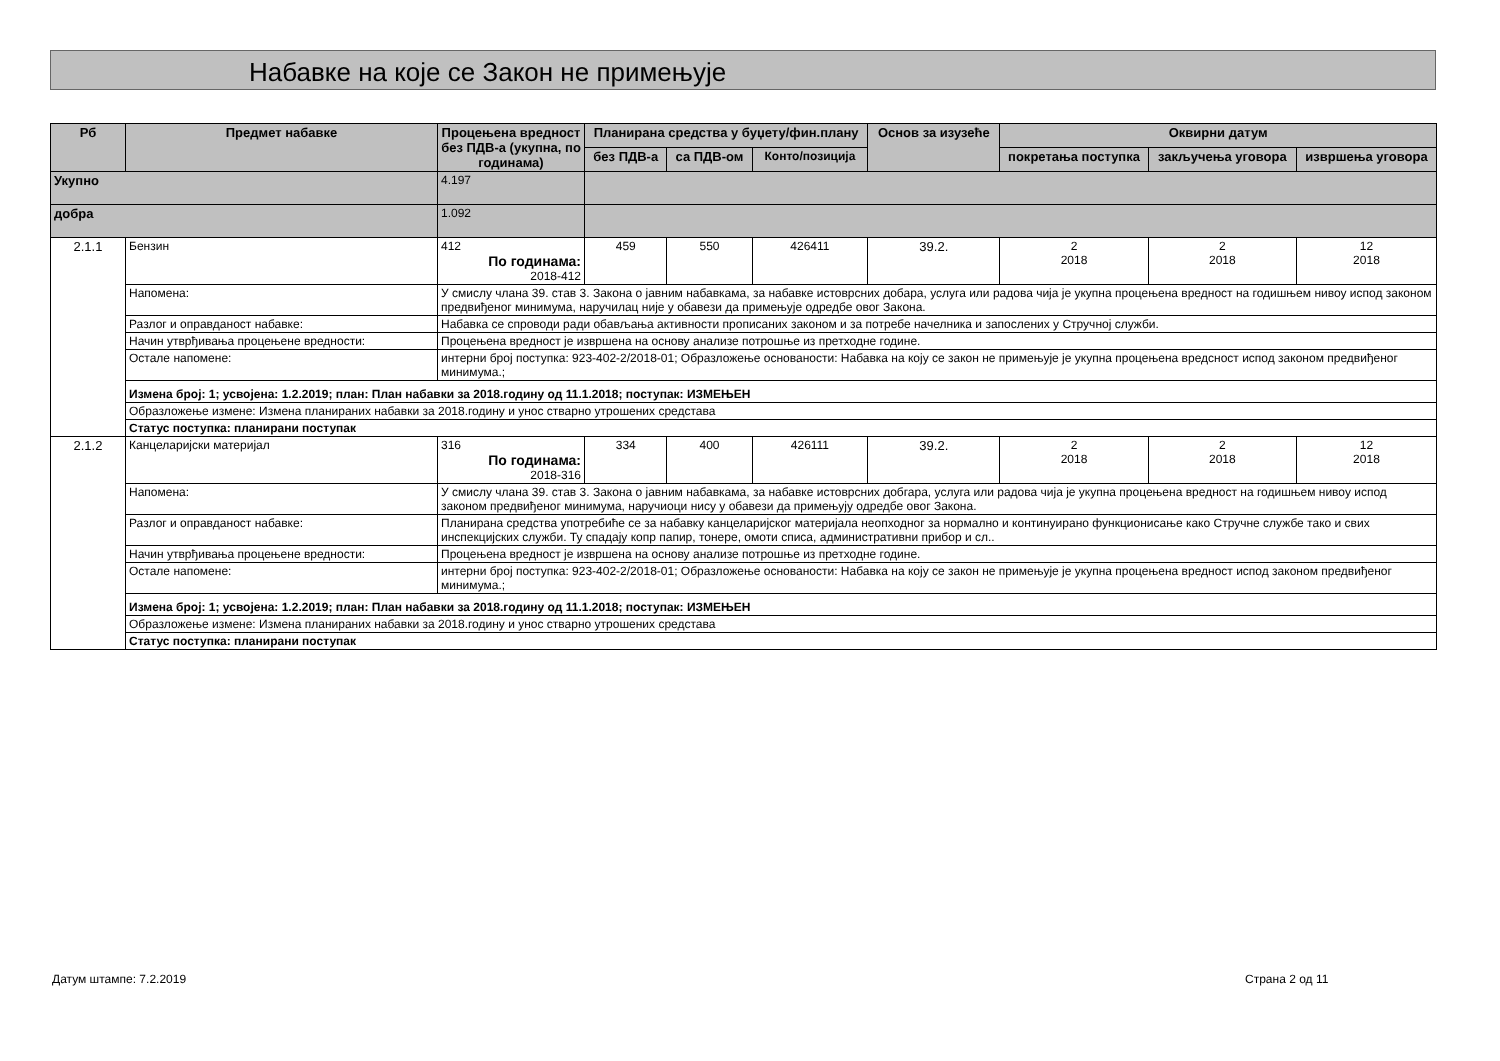Набавке на које се Закон не примењује
| Рб | Предмет набавке | Процењена вредност без ПДВ-а (укупна, по годинама) | Планирана средства у буџету/фин.плану | | | Основ за изузеће | Оквирни датум | | |
| --- | --- | --- | --- | --- | --- | --- | --- | --- | --- |
| | | | без ПДВ-а | са ПДВ-ом | Конто/позиција | | покретања поступка | закључења уговора | извршења уговора |
| Укупно | | 4.197 | | | | | | | |
| добра | | 1.092 | | | | | | | |
| 2.1.1 | Бензин | 412 По годинама: 2018-412 | 459 | 550 | 426411 | 39.2. | 2 2018 | 2 2018 | 12 2018 |
| | Напомена: | У смислу члана 39. став 3. Закона о јавним набавкама, за набавке истоврсних добара, услуга или радова чија је укупна процењена вредност на годишњем нивоу испод законом предвиђеног минимума, наручилац није у обавези да примењује одредбе овог Закона. | | | | | | | |
| | Разлог и оправданост набавке: | Набавка се спроводи ради обављања активности прописаних законом и за потребе начелника и запослених у Стручној служби. | | | | | | | |
| | Начин утврђивања процењене вредности: | Процењена вредност је извршена на основу анализе потрошње из претходне године. | | | | | | | |
| | Остале напомене: | интерни број поступка: 923-402-2/2018-01; Образложење основаности: Набавка на коју се закон не примењује је укупна процењена вредсност испод законом предвиђеног минимума.; | | | | | | | |
| | Измена број: 1; усвојена: 1.2.2019; план: План набавки за 2018.годину од 11.1.2018; поступак: ИЗМЕЊЕН | | | | | | | | |
| | Образложење измене: Измена планираних набавки за 2018.годину и унос стварно утрошених средстава | | | | | | | | |
| | Статус поступка: планирани поступак | | | | | | | | |
| 2.1.2 | Канцеларијски материјал | 316 По годинама: 2018-316 | 334 | 400 | 426111 | 39.2. | 2 2018 | 2 2018 | 12 2018 |
| | Напомена: | У смислу члана 39. став 3. Закона о јавним набавкама, за набавке истоврсних добгара, услуга или радова чија је укупна процењена вредност на годишњем нивоу испод законом предвиђеног минимума, наручиоци нису у обавези да примењују одредбе овог Закона. | | | | | | | |
| | Разлог и оправданост набавке: | Планирана средства употребиће се за набавку канцеларијског материјала неопходног за нормално и континуирано функционисање како Стручне службе тако и свих инспекцијских служби. Ту спадају копр папир, тонере, омоти списа, административни прибор и сл.. | | | | | | | |
| | Начин утврђивања процењене вредности: | Процењена вредност је извршена на основу анализе потрошње из претходне године. | | | | | | | |
| | Остале напомене: | интерни број поступка: 923-402-2/2018-01; Образложење основаности: Набавка на коју се закон не примењује је укупна процењена вредност испод законом предвиђеног минимума.; | | | | | | | |
| | Измена број: 1; усвојена: 1.2.2019; план: План набавки за 2018.годину од 11.1.2018; поступак: ИЗМЕЊЕН | | | | | | | | |
| | Образложење измене: Измена планираних набавки за 2018.годину и унос стварно утрошених средстава | | | | | | | | |
| | Статус поступка: планирани поступак | | | | | | | | |
Датум штампе: 7.2.2019 Страна 2 од 11